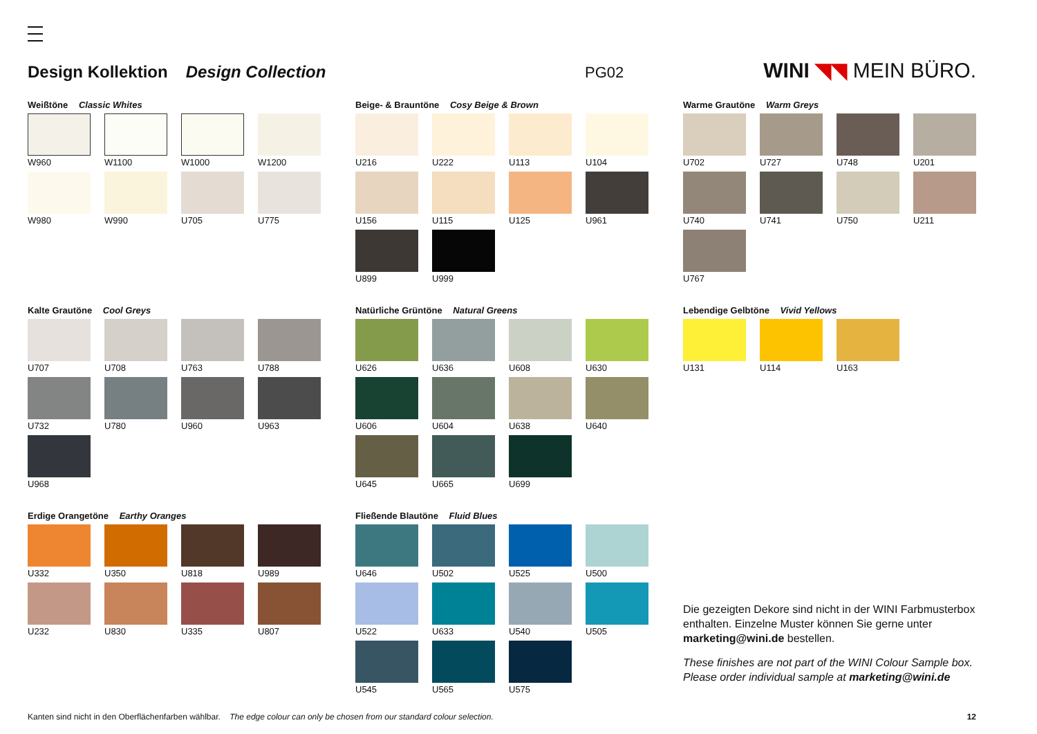Design Kollektion Design Collection PG02 WINI ◥◥ MEIN BÜRO.
Weißtöne Classic Whites
W960
W1100
W1000
W1200
W980
W990
U705
U775
Beige- & Brauntöne Cosy Beige & Brown
U216
U222
U113
U104
U156
U115
U125
U961
U899
U999
Warme Grautöne Warm Greys
U702
U727
U748
U201
U740
U741
U750
U211
U767
Kalte Grautöne Cool Greys
U707
U708
U763
U788
U732
U780
U960
U963
U968
Natürliche Grüntöne Natural Greens
U626
U636
U608
U630
U606
U604
U638
U640
U645
U665
U699
Lebendige Gelbtöne Vivid Yellows
U131
U114
U163
Erdige Orangetöne Earthy Oranges
U332
U350
U818
U989
U232
U830
U335
U807
Fließende Blautöne Fluid Blues
U646
U502
U525
U500
U522
U633
U540
U505
U545
U565
U575
Die gezeigten Dekore sind nicht in der WINI Farbmusterbox enthalten. Einzelne Muster können Sie gerne unter marketing@wini.de bestellen.
These finishes are not part of the WINI Colour Sample box. Please order individual sample at marketing@wini.de
Kanten sind nicht in den Oberflächenfarben wählbar. The edge colour can only be chosen from our standard colour selection. 12